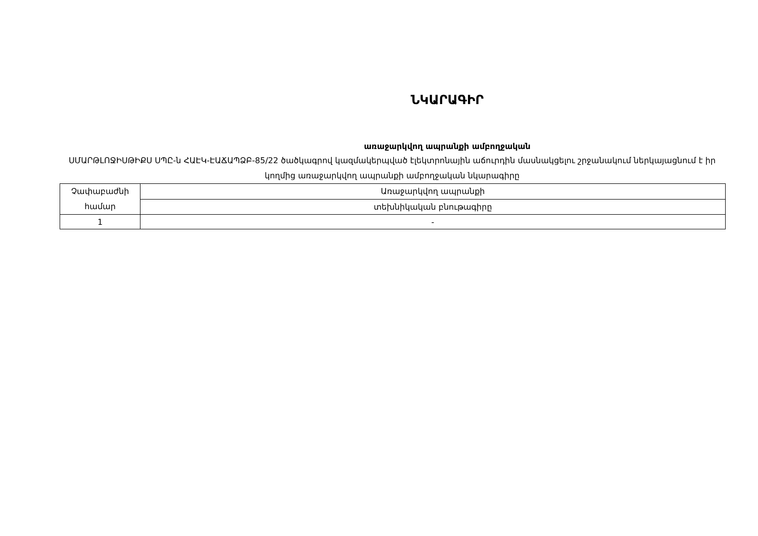ՆԿԱՐԱԳԻՐ
առաջարկվող ապրանքի ամբողջական
ՍՄԱՐԹԼՈՋԻՍԹԻՔՍ ՍՊԸ-ն ՀԱԷԿ-ԷԱՃԱՊՁԲ-85/22 ծածկագրով կազմակերպված էլեկտրոնային աճուրդին մասնակցելու շրջանակում ներկայացնում է իր կողմից առաջարկվող ապրանքի ամբողջական նկարագիրը
| Չափաբաժնի համար | Առաջարկվող ապրանքի |
| | տեխնիկական բնութագիրը |
| 1 | - |